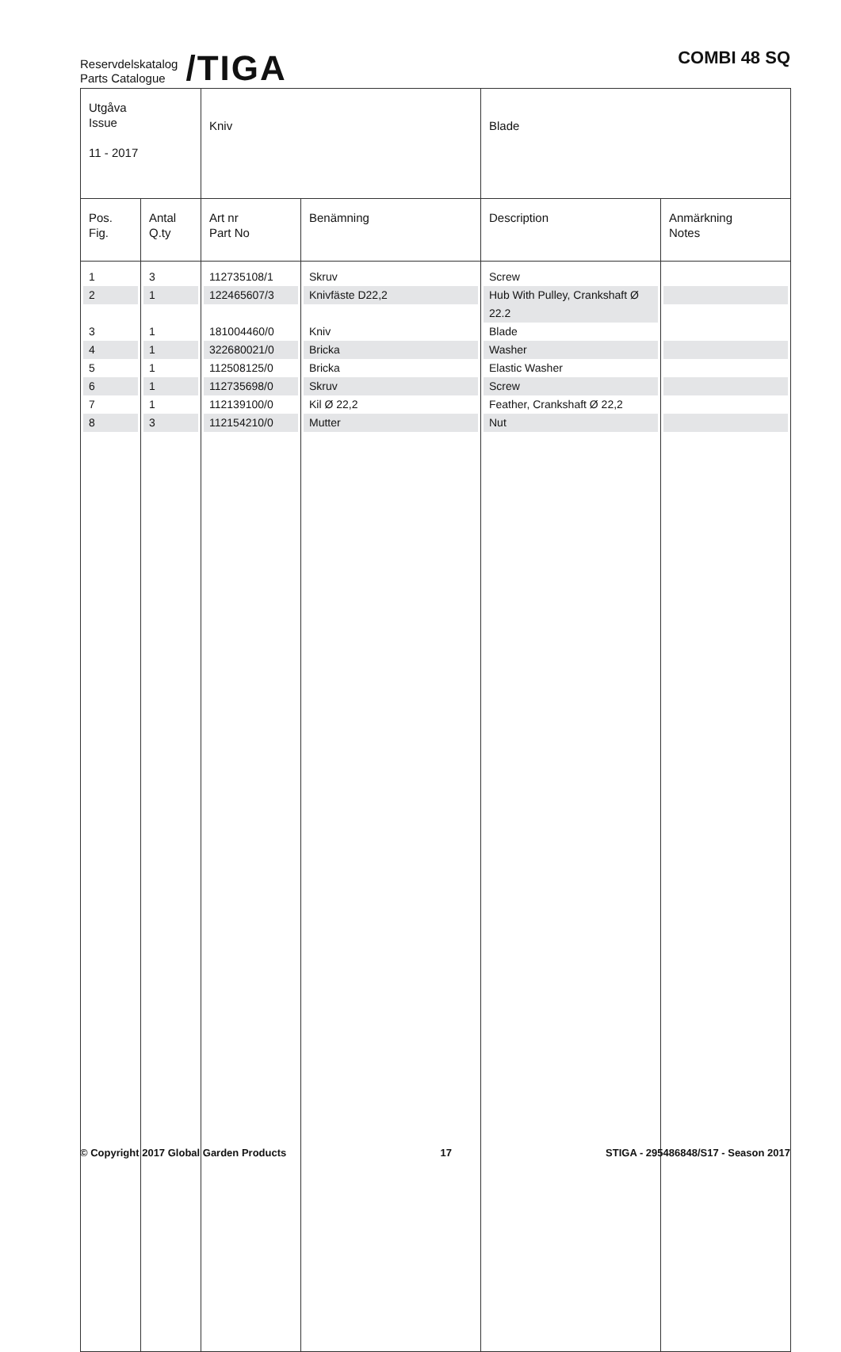Reservdelskatalog
Parts Catalogue
/TIGA
COMBI 48 SQ
| Utgåva Issue 11 - 2017 | | Kniv | | Blade | |
| Pos. Fig. | Antal Q.ty | Art nr Part No | Benämning | Description | Anmärkning Notes |
| 1 | 3 | 112735108/1 | Skruv | Screw | |
| 2 | 1 | 122465607/3 | Knivfäste D22,2 | Hub With Pulley, Crankshaft Ø 22.2 | |
| 3 | 1 | 181004460/0 | Kniv | Blade | |
| 4 | 1 | 322680021/0 | Bricka | Washer | |
| 5 | 1 | 112508125/0 | Bricka | Elastic Washer | |
| 6 | 1 | 112735698/0 | Skruv | Screw | |
| 7 | 1 | 112139100/0 | Kil Ø 22,2 | Feather, Crankshaft Ø 22,2 | |
| 8 | 3 | 112154210/0 | Mutter | Nut | |
© Copyright 2017 Global Garden Products 17 STIGA - 295486848/S17 - Season 2017